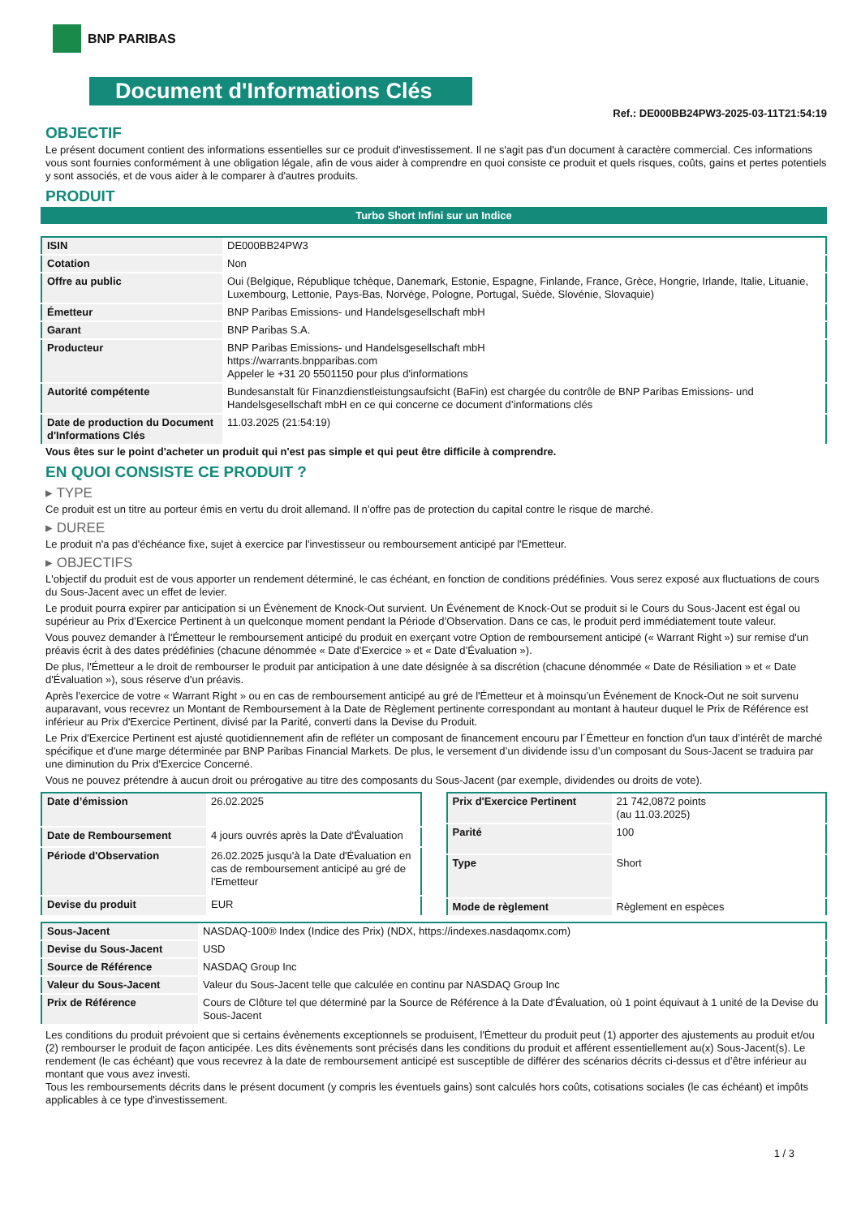BNP PARIBAS
Document d'Informations Clés
Ref.: DE000BB24PW3-2025-03-11T21:54:19
OBJECTIF
Le présent document contient des informations essentielles sur ce produit d'investissement. Il ne s'agit pas d'un document à caractère commercial. Ces informations vous sont fournies conformément à une obligation légale, afin de vous aider à comprendre en quoi consiste ce produit et quels risques, coûts, gains et pertes potentiels y sont associés, et de vous aider à le comparer à d'autres produits.
PRODUIT
Turbo Short Infini sur un Indice
| ISIN | DE000BB24PW3 |
| Cotation | Non |
| Offre au public | Oui (Belgique, République tchèque, Danemark, Estonie, Espagne, Finlande, France, Grèce, Hongrie, Irlande, Italie, Lituanie, Luxembourg, Lettonie, Pays-Bas, Norvège, Pologne, Portugal, Suède, Slovénie, Slovaquie) |
| Émetteur | BNP Paribas Emissions- und Handelsgesellschaft mbH |
| Garant | BNP Paribas S.A. |
| Producteur | BNP Paribas Emissions- und Handelsgesellschaft mbH https://warrants.bnpparibas.com Appeler le +31 20 5501150 pour plus d'informations |
| Autorité compétente | Bundesanstalt für Finanzdienstleistungsaufsicht (BaFin) est chargée du contrôle de BNP Paribas Emissions- und Handelsgesellschaft mbH en ce qui concerne ce document d’informations clés |
| Date de production du Document d'Informations Clés | 11.03.2025 (21:54:19) |
Vous êtes sur le point d'acheter un produit qui n'est pas simple et qui peut être difficile à comprendre.
EN QUOI CONSISTE CE PRODUIT ?
▸ TYPE
Ce produit est un titre au porteur émis en vertu du droit allemand. Il n’offre pas de protection du capital contre le risque de marché.
▸ DUREE
Le produit n'a pas d'échéance fixe, sujet à exercice par l'investisseur ou remboursement anticipé par l'Emetteur.
▸ OBJECTIFS
L'objectif du produit est de vous apporter un rendement déterminé, le cas échéant, en fonction de conditions prédéfinies. Vous serez exposé aux fluctuations de cours du Sous-Jacent avec un effet de levier.
Le produit pourra expirer par anticipation si un Évènement de Knock-Out survient. Un Événement de Knock-Out se produit si le Cours du Sous-Jacent est égal ou supérieur au Prix d’Exercice Pertinent à un quelconque moment pendant la Période d’Observation. Dans ce cas, le produit perd immédiatement toute valeur.
Vous pouvez demander à l'Émetteur le remboursement anticipé du produit en exerçant votre Option de remboursement anticipé (« Warrant Right ») sur remise d'un préavis écrit à des dates prédéfinies (chacune dénommée « Date d’Exercice » et « Date d’Évaluation »).
De plus, l'Émetteur a le droit de rembourser le produit par anticipation à une date désignée à sa discrétion (chacune dénommée « Date de Résiliation » et « Date d'Évaluation »), sous réserve d'un préavis.
Après l'exercice de votre « Warrant Right » ou en cas de remboursement anticipé au gré de l'Émetteur et à moinsqu’un Événement de Knock-Out ne soit survenu auparavant, vous recevrez un Montant de Remboursement à la Date de Règlement pertinente correspondant au montant à hauteur duquel le Prix de Référence est inférieur au Prix d'Exercice Pertinent, divisé par la Parité, converti dans la Devise du Produit.
Le Prix d'Exercice Pertinent est ajusté quotidiennement afin de refléter un composant de financement encouru par l´Émetteur en fonction d'un taux d’intérêt de marché spécifique et d'une marge déterminée par BNP Paribas Financial Markets. De plus, le versement d’un dividende issu d’un composant du Sous-Jacent se traduira par une diminution du Prix d'Exercice Concerné.
Vous ne pouvez prétendre à aucun droit ou prérogative au titre des composants du Sous-Jacent (par exemple, dividendes ou droits de vote).
| Date d’émission | 26.02.2025 |
| Date de Remboursement | 4 jours ouvrés après la Date d'Évaluation |
| Période d'Observation | 26.02.2025 jusqu'à la Date d'Évaluation en cas de remboursement anticipé au gré de l'Emetteur |
| Devise du produit | EUR |
| Prix d'Exercice Pertinent | 21 742,0872 points (au 11.03.2025) |
| Parité | 100 |
| Type | Short |
| Mode de règlement | Règlement en espèces |
| Sous-Jacent | NASDAQ-100® Index (Indice des Prix) (NDX, https://indexes.nasdaqomx.com) |
| Devise du Sous-Jacent | USD |
| Source de Référence | NASDAQ Group Inc |
| Valeur du Sous-Jacent | Valeur du Sous-Jacent telle que calculée en continu par NASDAQ Group Inc |
| Prix de Référence | Cours de Clôture tel que déterminé par la Source de Référence à la Date d'Évaluation, où 1 point équivaut à 1 unité de la Devise du Sous-Jacent |
Les conditions du produit prévoient que si certains évènements exceptionnels se produisent, l'Émetteur du produit peut (1) apporter des ajustements au produit et/ou (2) rembourser le produit de façon anticipée. Les dits évènements sont précisés dans les conditions du produit et afférent essentiellement au(x) Sous-Jacent(s). Le rendement (le cas échéant) que vous recevrez à la date de remboursement anticipé est susceptible de différer des scénarios décrits ci-dessus et d’être inférieur au montant que vous avez investi.
Tous les remboursements décrits dans le présent document (y compris les éventuels gains) sont calculés hors coûts, cotisations sociales (le cas échéant) et impôts applicables à ce type d'investissement.
1 / 3